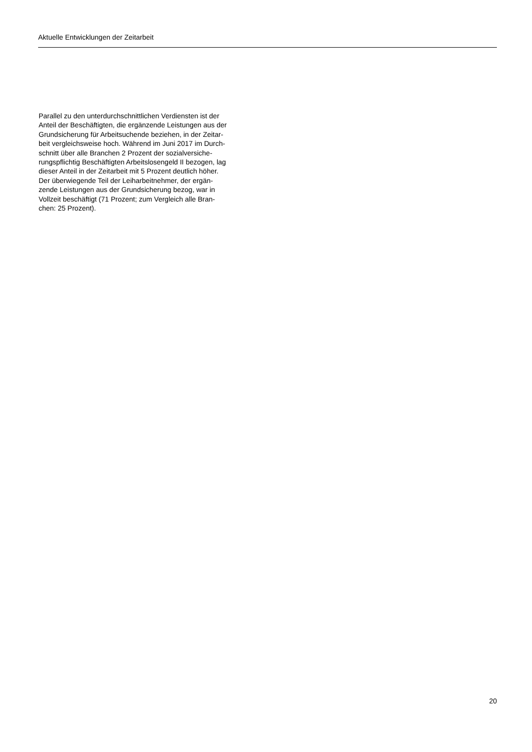Aktuelle Entwicklungen der Zeitarbeit
Parallel zu den unterdurchschnittlichen Verdiensten ist der
Anteil der Beschäftigten, die ergänzende Leistungen aus der
Grundsicherung für Arbeitsuchende beziehen, in der Zeitar-
beit vergleichsweise hoch. Während im Juni 2017 im Durch-
schnitt über alle Branchen 2 Prozent der sozialversiche-
rungspflichtig Beschäftigten Arbeitslosengeld II bezogen, lag
dieser Anteil in der Zeitarbeit mit 5 Prozent deutlich höher.
Der überwiegende Teil der Leiharbeitnehmer, der ergän-
zende Leistungen aus der Grundsicherung bezog, war in
Vollzeit beschäftigt (71 Prozent; zum Vergleich alle Bran-
chen: 25 Prozent).
20